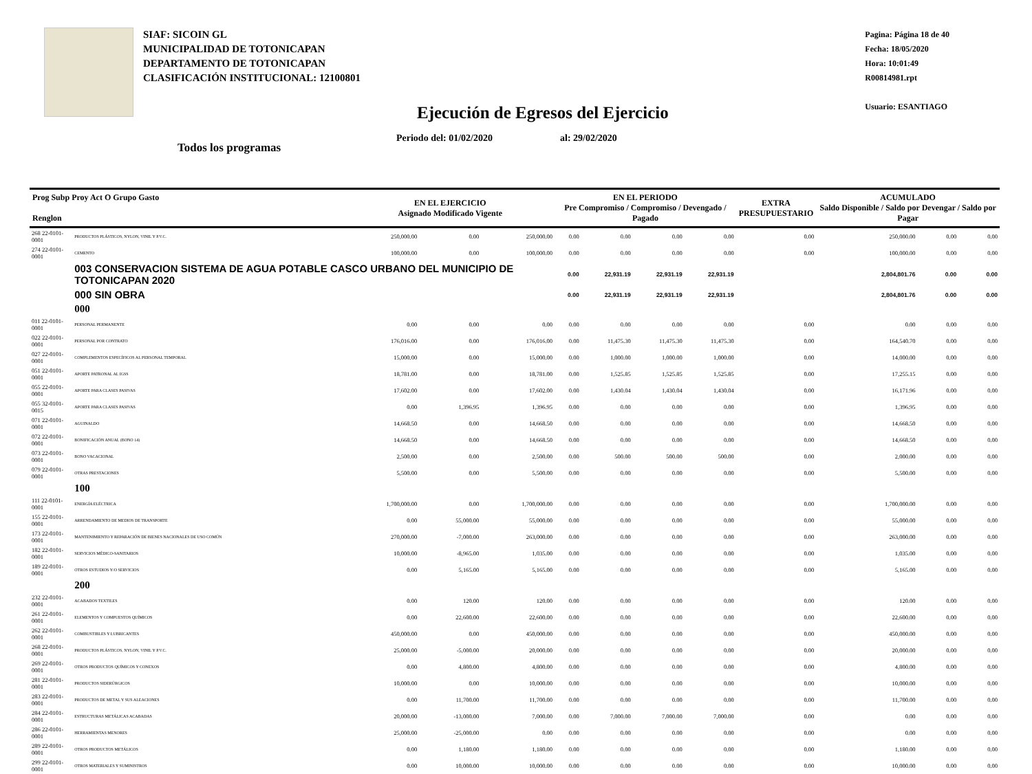SIAF: SICOIN GL
MUNICIPALIDAD DE TOTONICAPAN
DEPARTAMENTO DE TOTONICAPAN
CLASIFICACIÓN INSTITUCIONAL: 12100801
Pagina: Página 18 de 40
Fecha: 18/05/2020
Hora: 10:01:49
R00814981.rpt
Usuario: ESANTIAGO
Ejecución de Egresos del Ejercicio
Periodo del: 01/02/2020 al: 29/02/2020
Todos los programas
| Prog Subp Proy Act O Grupo Gasto Renglon | | EN EL EJERCICIO Asignado Modificado Vigente | | | EN EL PERIODO Pre Compromiso / Compromiso / Devengado / Pagado | | | | EXTRA PRESUPUESTARIO | ACUMULADO Saldo Disponible / Saldo por Devengar / Saldo por Pagar | | |
| --- | --- | --- | --- | --- | --- | --- | --- | --- | --- | --- | --- | --- |
| 268 22-0101-0001 | PRODUCTOS PLÁSTICOS, NYLON, VINIL Y P.V.C. | 250,000.00 | 0.00 | 250,000.00 | 0.00 | 0.00 | 0.00 | 0.00 | 0.00 | 250,000.00 | 0.00 | 0.00 |
| 274 22-0101-0001 | CEMENTO | 100,000.00 | 0.00 | 100,000.00 | 0.00 | 0.00 | 0.00 | 0.00 | 0.00 | 100,000.00 | 0.00 | 0.00 |
| | 003 CONSERVACION SISTEMA DE AGUA POTABLE CASCO URBANO DEL MUNICIPIO DE TOTONICAPAN 2020 | | | | 0.00 | 22,931.19 | 22,931.19 | 22,931.19 | | 2,804,801.76 | 0.00 | 0.00 |
| | 000 SIN OBRA | | | | 0.00 | 22,931.19 | 22,931.19 | 22,931.19 | | 2,804,801.76 | 0.00 | 0.00 |
| | 000 | | | | | | | | | | | |
| 011 22-0101-0001 | PERSONAL PERMANENTE | 0.00 | 0.00 | 0.00 | 0.00 | 0.00 | 0.00 | 0.00 | 0.00 | 0.00 | 0.00 | 0.00 |
| 022 22-0101-0001 | PERSONAL POR CONTRATO | 176,016.00 | 0.00 | 176,016.00 | 0.00 | 11,475.30 | 11,475.30 | 11,475.30 | 0.00 | 164,540.70 | 0.00 | 0.00 |
| 027 22-0101-0001 | COMPLEMENTOS ESPECÍFICOS AL PERSONAL TEMPORAL | 15,000.00 | 0.00 | 15,000.00 | 0.00 | 1,000.00 | 1,000.00 | 1,000.00 | 0.00 | 14,000.00 | 0.00 | 0.00 |
| 051 22-0101-0001 | APORTE PATRONAL AL IGSS | 18,781.00 | 0.00 | 18,781.00 | 0.00 | 1,525.85 | 1,525.85 | 1,525.85 | 0.00 | 17,255.15 | 0.00 | 0.00 |
| 055 22-0101-0001 | APORTE PARA CLASES PASIVAS | 17,602.00 | 0.00 | 17,602.00 | 0.00 | 1,430.04 | 1,430.04 | 1,430.04 | 0.00 | 16,171.96 | 0.00 | 0.00 |
| 055 32-0101-0015 | APORTE PARA CLASES PASIVAS | 0.00 | 1,396.95 | 1,396.95 | 0.00 | 0.00 | 0.00 | 0.00 | 0.00 | 1,396.95 | 0.00 | 0.00 |
| 071 22-0101-0001 | AGUINALDO | 14,668.50 | 0.00 | 14,668.50 | 0.00 | 0.00 | 0.00 | 0.00 | 0.00 | 14,668.50 | 0.00 | 0.00 |
| 072 22-0101-0001 | BONIFICACIÓN ANUAL (BONO 14) | 14,668.50 | 0.00 | 14,668.50 | 0.00 | 0.00 | 0.00 | 0.00 | 0.00 | 14,668.50 | 0.00 | 0.00 |
| 073 22-0101-0001 | BONO VACACIONAL | 2,500.00 | 0.00 | 2,500.00 | 0.00 | 500.00 | 500.00 | 500.00 | 0.00 | 2,000.00 | 0.00 | 0.00 |
| 079 22-0101-0001 | OTRAS PRESTACIONES | 5,500.00 | 0.00 | 5,500.00 | 0.00 | 0.00 | 0.00 | 0.00 | 0.00 | 5,500.00 | 0.00 | 0.00 |
| | 100 | | | | | | | | | | | |
| 111 22-0101-0001 | ENERGÍA ELÉCTRICA | 1,700,000.00 | 0.00 | 1,700,000.00 | 0.00 | 0.00 | 0.00 | 0.00 | 0.00 | 1,700,000.00 | 0.00 | 0.00 |
| 155 22-0101-0001 | ARRENDAMIENTO DE MEDIOS DE TRANSPORTE | 0.00 | 55,000.00 | 55,000.00 | 0.00 | 0.00 | 0.00 | 0.00 | 0.00 | 55,000.00 | 0.00 | 0.00 |
| 173 22-0101-0001 | MANTENIMIENTO Y REPARACIÓN DE BIENES NACIONALES DE USO COMÚN | 270,000.00 | -7,000.00 | 263,000.00 | 0.00 | 0.00 | 0.00 | 0.00 | 0.00 | 263,000.00 | 0.00 | 0.00 |
| 182 22-0101-0001 | SERVICIOS MÉDICO-SANITARIOS | 10,000.00 | -8,965.00 | 1,035.00 | 0.00 | 0.00 | 0.00 | 0.00 | 0.00 | 1,035.00 | 0.00 | 0.00 |
| 189 22-0101-0001 | OTROS ESTUDIOS Y/O SERVICIOS | 0.00 | 5,165.00 | 5,165.00 | 0.00 | 0.00 | 0.00 | 0.00 | 0.00 | 5,165.00 | 0.00 | 0.00 |
| | 200 | | | | | | | | | | | |
| 232 22-0101-0001 | ACABADOS TEXTILES | 0.00 | 120.00 | 120.00 | 0.00 | 0.00 | 0.00 | 0.00 | 0.00 | 120.00 | 0.00 | 0.00 |
| 261 22-0101-0001 | ELEMENTOS Y COMPUESTOS QUÍMICOS | 0.00 | 22,600.00 | 22,600.00 | 0.00 | 0.00 | 0.00 | 0.00 | 0.00 | 22,600.00 | 0.00 | 0.00 |
| 262 22-0101-0001 | COMBUSTIBLES Y LUBRICANTES | 450,000.00 | 0.00 | 450,000.00 | 0.00 | 0.00 | 0.00 | 0.00 | 0.00 | 450,000.00 | 0.00 | 0.00 |
| 268 22-0101-0001 | PRODUCTOS PLÁSTICOS, NYLON, VINIL Y P.V.C. | 25,000.00 | -5,000.00 | 20,000.00 | 0.00 | 0.00 | 0.00 | 0.00 | 0.00 | 20,000.00 | 0.00 | 0.00 |
| 269 22-0101-0001 | OTROS PRODUCTOS QUÍMICOS Y CONEXOS | 0.00 | 4,800.00 | 4,800.00 | 0.00 | 0.00 | 0.00 | 0.00 | 0.00 | 4,800.00 | 0.00 | 0.00 |
| 281 22-0101-0001 | PRODUCTOS SIDERÚRGICOS | 10,000.00 | 0.00 | 10,000.00 | 0.00 | 0.00 | 0.00 | 0.00 | 0.00 | 10,000.00 | 0.00 | 0.00 |
| 283 22-0101-0001 | PRODUCTOS DE METAL Y SUS ALEACIONES | 0.00 | 11,700.00 | 11,700.00 | 0.00 | 0.00 | 0.00 | 0.00 | 0.00 | 11,700.00 | 0.00 | 0.00 |
| 284 22-0101-0001 | ESTRUCTURAS METÁLICAS ACABADAS | 20,000.00 | -13,000.00 | 7,000.00 | 0.00 | 7,000.00 | 7,000.00 | 7,000.00 | 0.00 | 0.00 | 0.00 | 0.00 |
| 286 22-0101-0001 | HERRAMIENTAS MENORES | 25,000.00 | -25,000.00 | 0.00 | 0.00 | 0.00 | 0.00 | 0.00 | 0.00 | 0.00 | 0.00 | 0.00 |
| 289 22-0101-0001 | OTROS PRODUCTOS METÁLICOS | 0.00 | 1,180.00 | 1,180.00 | 0.00 | 0.00 | 0.00 | 0.00 | 0.00 | 1,180.00 | 0.00 | 0.00 |
| 299 22-0101-0001 | OTROS MATERIALES Y SUMINISTROS | 0.00 | 10,000.00 | 10,000.00 | 0.00 | 0.00 | 0.00 | 0.00 | 0.00 | 10,000.00 | 0.00 | 0.00 |